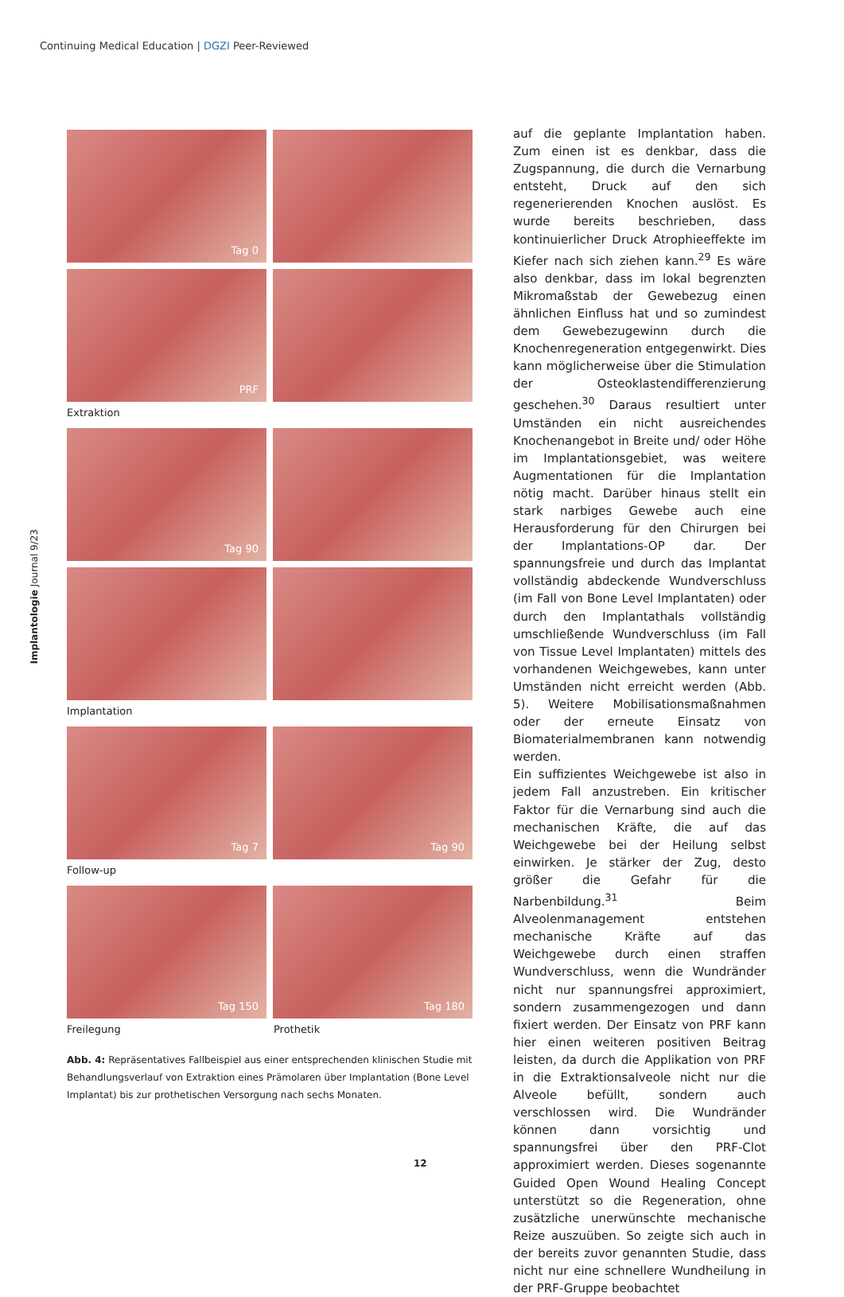Continuing Medical Education | DGZI Peer-Reviewed
Implantologie Journal 9/23
Tag 0
PRF
Extraktion
Tag 90
Implantation
Tag 7
Tag 90
Follow-up
Tag 150
Tag 180
Freilegung Prothetik
Abb. 4: Repräsentatives Fallbeispiel aus einer entsprechenden klinischen Studie mit Behandlungsverlauf von Extraktion eines Prämolaren über Implantation (Bone Level Implantat) bis zur prothetischen Versorgung nach sechs Monaten.
auf die geplante Implantation haben. Zum einen ist es denkbar, dass die Zugspannung, die durch die Vernarbung entsteht, Druck auf den sich regenerierenden Knochen auslöst. Es wurde bereits beschrieben, dass kontinuierlicher Druck Atrophieeffekte im Kiefer nach sich ziehen kann.<sup>29</sup> Es wäre also denkbar, dass im lokal begrenzten Mikromaßstab der Gewebezug einen ähnlichen Einfluss hat und so zumindest dem Gewebezugewinn durch die Knochenregeneration entgegenwirkt. Dies kann möglicherweise über die Stimulation der Osteoklastendifferenzierung geschehen.<sup>30</sup> Daraus resultiert unter Umständen ein nicht ausreichendes Knochenangebot in Breite und/ oder Höhe im Implantationsgebiet, was weitere Augmentationen für die Implantation nötig macht. Darüber hinaus stellt ein stark narbiges Gewebe auch eine Herausforderung für den Chirurgen bei der Implantations-OP dar. Der spannungsfreie und durch das Implantat vollständig abdeckende Wundverschluss (im Fall von Bone Level Implantaten) oder durch den Implantathals vollständig umschließende Wundverschluss (im Fall von Tissue Level Implantaten) mittels des vorhandenen Weichgewebes, kann unter Umständen nicht erreicht werden (Abb. 5). Weitere Mobilisationsmaßnahmen oder der erneute Einsatz von Biomaterialmembranen kann notwendig werden.
Ein suffizientes Weichgewebe ist also in jedem Fall anzustreben. Ein kritischer Faktor für die Vernarbung sind auch die mechanischen Kräfte, die auf das Weichgewebe bei der Heilung selbst einwirken. Je stärker der Zug, desto größer die Gefahr für die Narbenbildung.<sup>31</sup> Beim Alveolenmanagement entstehen mechanische Kräfte auf das Weichgewebe durch einen straffen Wundverschluss, wenn die Wundränder nicht nur spannungsfrei approximiert, sondern zusammengezogen und dann fixiert werden. Der Einsatz von PRF kann hier einen weiteren positiven Beitrag leisten, da durch die Applikation von PRF in die Extraktionsalveole nicht nur die Alveole befüllt, sondern auch verschlossen wird. Die Wundränder können dann vorsichtig und spannungsfrei über den PRF-Clot approximiert werden. Dieses sogenannte Guided Open Wound Healing Concept unterstützt so die Regeneration, ohne zusätzliche unerwünschte mechanische Reize auszuüben. So zeigte sich auch in der bereits zuvor genannten Studie, dass nicht nur eine schnellere Wundheilung in der PRF-Gruppe beobachtet
12